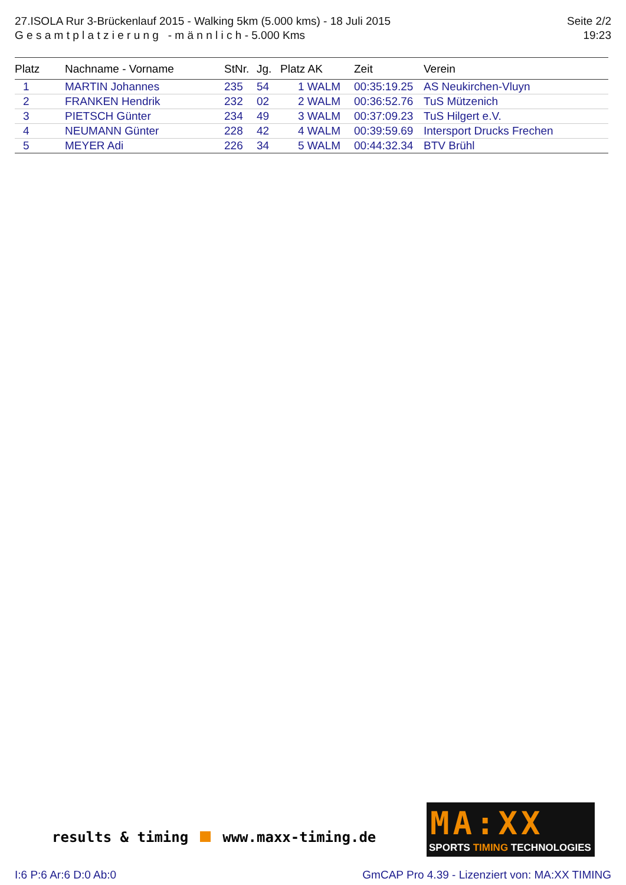27.ISOLA Rur 3-Brückenlauf 2015 - Walking 5km (5.000 kms) - 18 Juli 2015
G e s a m t p l a t z i e r u n g - m ä n n l i c h - 5.000 Kms
Seite 2/2
19:23
| Platz | Nachname - Vorname | StNr. | Jg. | Platz AK | Zeit | Verein |
| --- | --- | --- | --- | --- | --- | --- |
| 1 | MARTIN Johannes | 235 | 54 | 1 WALM | 00:35:19.25 | AS Neukirchen-Vluyn |
| 2 | FRANKEN Hendrik | 232 | 02 | 2 WALM | 00:36:52.76 | TuS Mützenich |
| 3 | PIETSCH Günter | 234 | 49 | 3 WALM | 00:37:09.23 | TuS Hilgert e.V. |
| 4 | NEUMANN Günter | 228 | 42 | 4 WALM | 00:39:59.69 | Intersport Drucks Frechen |
| 5 | MEYER Adi | 226 | 34 | 5 WALM | 00:44:32.34 | BTV Brühl |
results & timing www.maxx-timing.de
MA:XX
SPORTS TIMING TECHNOLOGIES
I:6 P:6 Ar:6 D:0 Ab:0 GmCAP Pro 4.39 - Lizenziert von: MA:XX TIMING